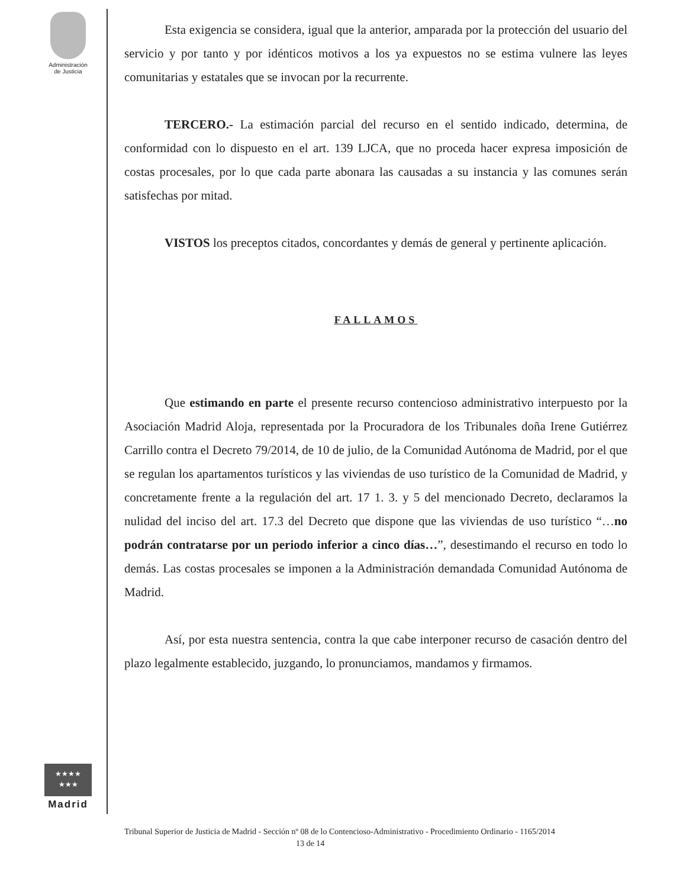Administración
de Justicia
★★★★
★★★
Madrid
Esta exigencia se considera, igual que la anterior, amparada por la protección del usuario del servicio y por tanto y por idénticos motivos a los ya expuestos no se estima vulnere las leyes comunitarias y estatales que se invocan por la recurrente.
TERCERO.- La estimación parcial del recurso en el sentido indicado, determina, de conformidad con lo dispuesto en el art. 139 LJCA, que no proceda hacer expresa imposición de costas procesales, por lo que cada parte abonara las causadas a su instancia y las comunes serán satisfechas por mitad.
VISTOS los preceptos citados, concordantes y demás de general y pertinente aplicación.
FALLAMOS
Que estimando en parte el presente recurso contencioso administrativo interpuesto por la Asociación Madrid Aloja, representada por la Procuradora de los Tribunales doña Irene Gutiérrez Carrillo contra el Decreto 79/2014, de 10 de julio, de la Comunidad Autónoma de Madrid, por el que se regulan los apartamentos turísticos y las viviendas de uso turístico de la Comunidad de Madrid, y concretamente frente a la regulación del art. 17 1. 3. y 5 del mencionado Decreto, declaramos la nulidad del inciso del art. 17.3 del Decreto que dispone que las viviendas de uso turístico “…no podrán contratarse por un periodo inferior a cinco días…”, desestimando el recurso en todo lo demás. Las costas procesales se imponen a la Administración demandada Comunidad Autónoma de Madrid.
Así, por esta nuestra sentencia, contra la que cabe interponer recurso de casación dentro del plazo legalmente establecido, juzgando, lo pronunciamos, mandamos y firmamos.
Tribunal Superior de Justicia de Madrid - Sección nº 08 de lo Contencioso-Administrativo - Procedimiento Ordinario - 1165/2014 13 de 14